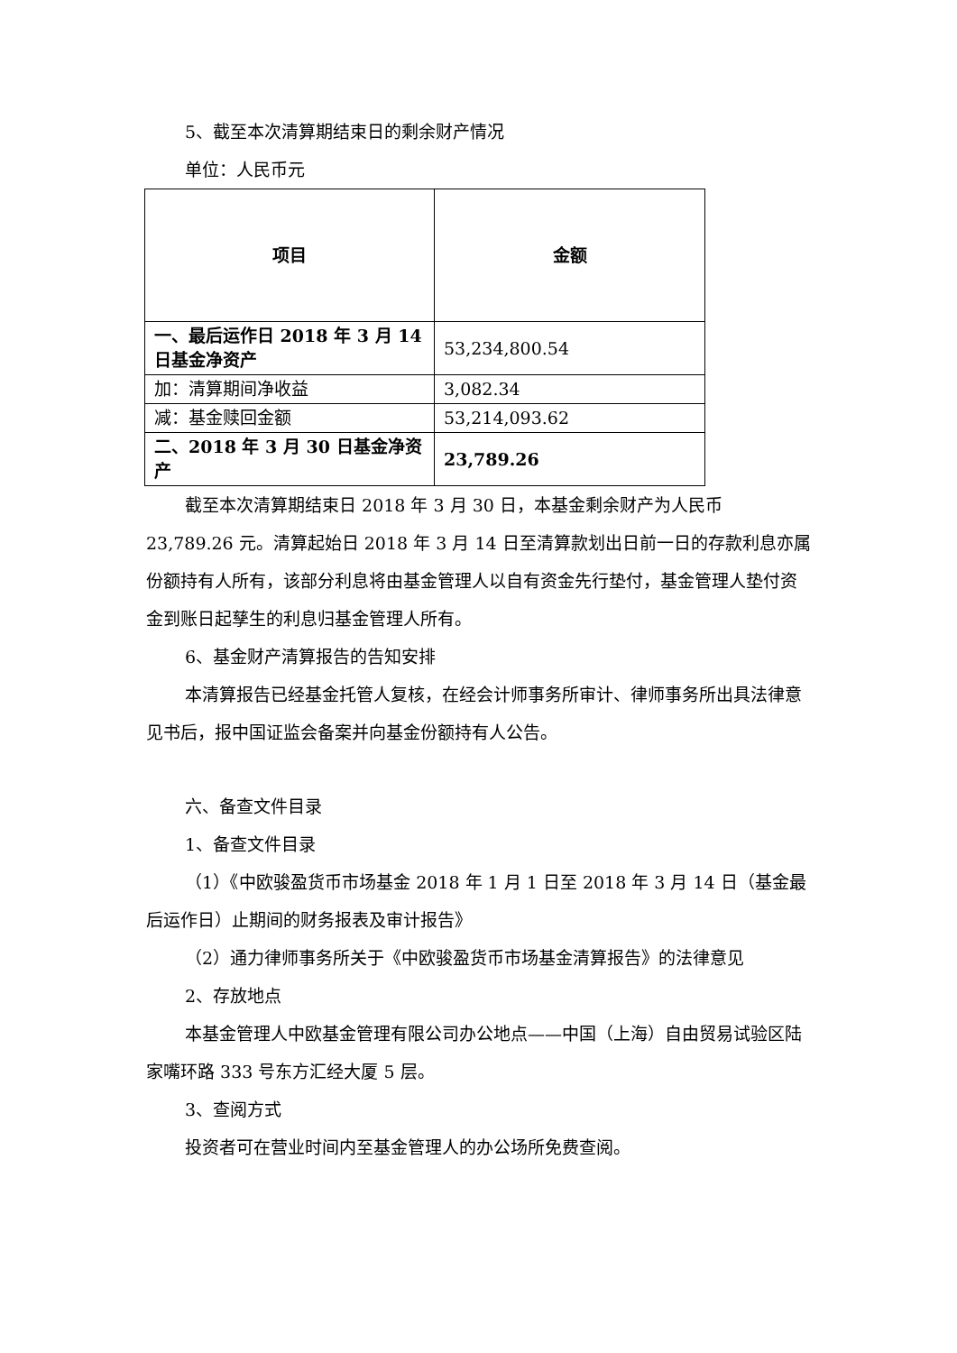5、截至本次清算期结束日的剩余财产情况
单位：人民币元
| 项目 | 金额 |
| --- | --- |
| 一、最后运作日 2018 年 3 月 14 日基金净资产 | 53,234,800.54 |
| 加：清算期间净收益 | 3,082.34 |
| 减：基金赎回金额 | 53,214,093.62 |
| 二、2018 年 3 月 30 日基金净资产 | 23,789.26 |
截至本次清算期结束日 2018 年 3 月 30 日，本基金剩余财产为人民币 23,789.26 元。清算起始日 2018 年 3 月 14 日至清算款划出日前一日的存款利息亦属份额持有人所有，该部分利息将由基金管理人以自有资金先行垫付，基金管理人垫付资金到账日起孳生的利息归基金管理人所有。
6、基金财产清算报告的告知安排
本清算报告已经基金托管人复核，在经会计师事务所审计、律师事务所出具法律意见书后，报中国证监会备案并向基金份额持有人公告。
六、备查文件目录
1、备查文件目录
（1）《中欧骏盈货币市场基金 2018 年 1 月 1 日至 2018 年 3 月 14 日（基金最后运作日）止期间的财务报表及审计报告》
（2）通力律师事务所关于《中欧骏盈货币市场基金清算报告》的法律意见
2、存放地点
本基金管理人中欧基金管理有限公司办公地点——中国（上海）自由贸易试验区陆家嘴环路 333 号东方汇经大厦 5 层。
3、查阅方式
投资者可在营业时间内至基金管理人的办公场所免费查阅。